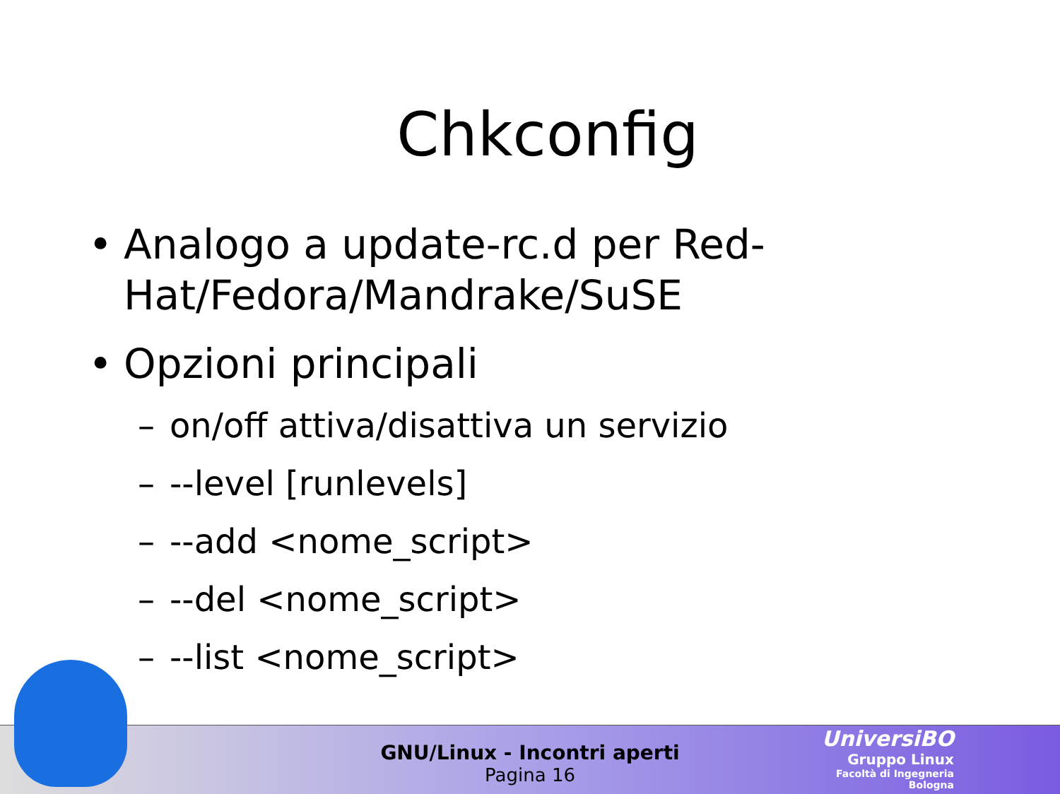Chkconfig
• Analogo a update-rc.d per Red-Hat/Fedora/Mandrake/SuSE
• Opzioni principali
– on/off attiva/disattiva un servizio
– --level [runlevels]
– --add <nome_script>
– --del <nome_script>
– --list <nome_script>
GNU/Linux - Incontri aperti
Pagina 16
UniversiBO
Gruppo Linux
Facoltà di Ingegneria
Bologna